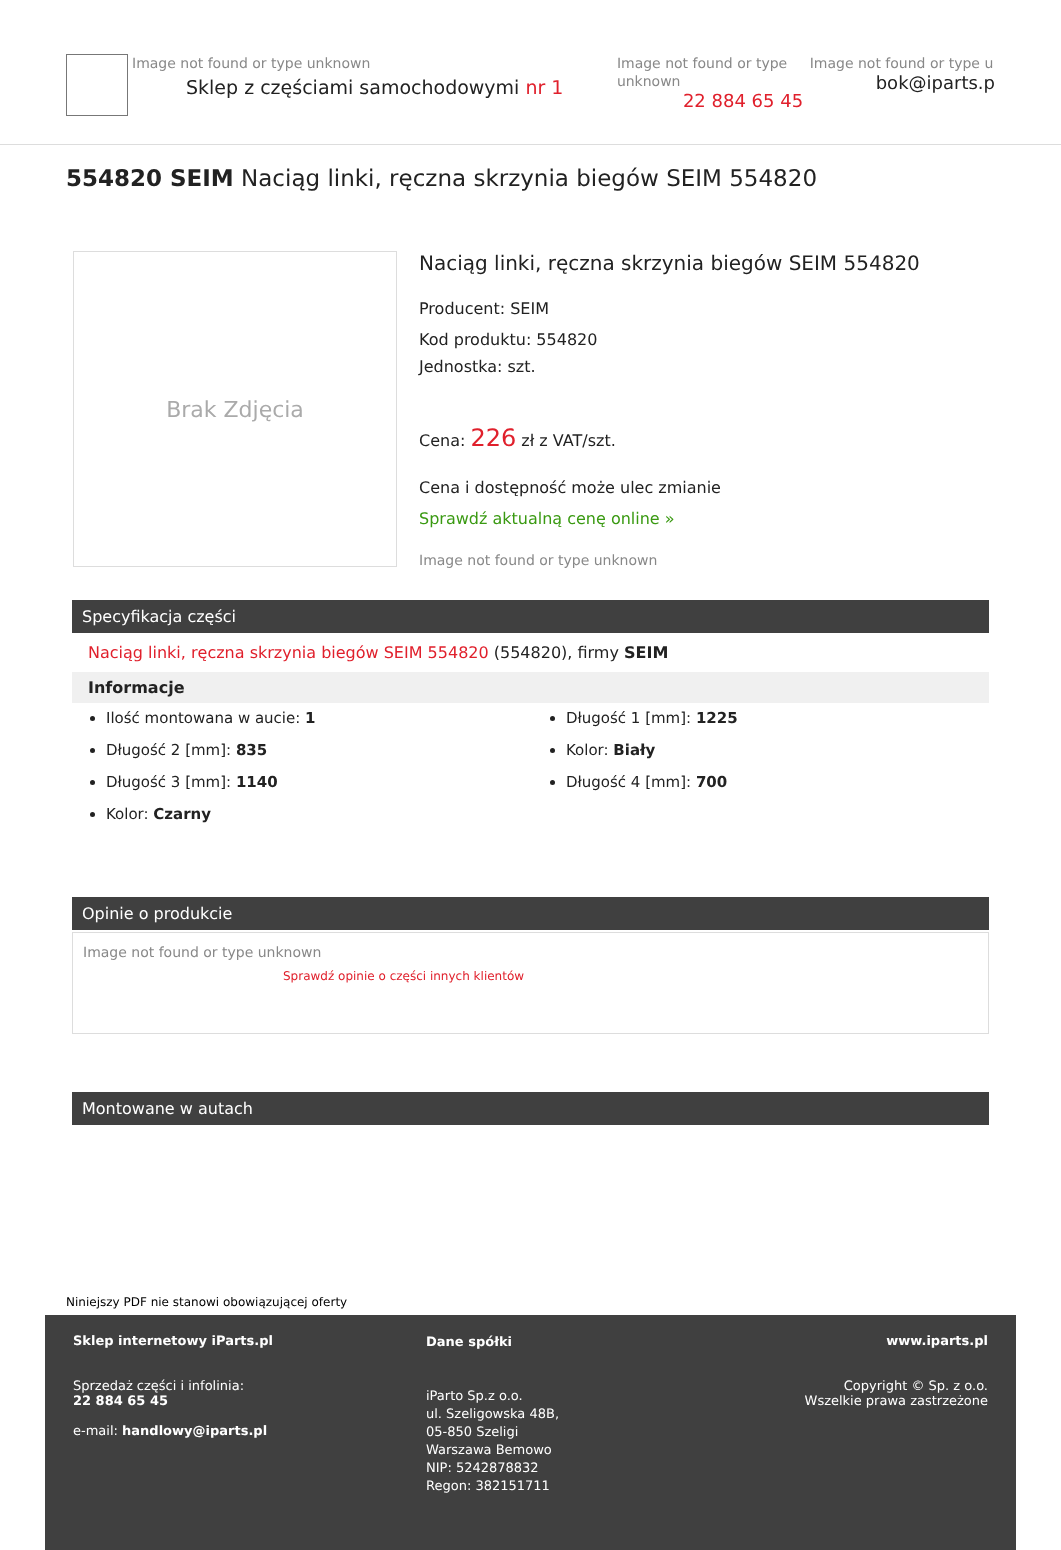Image not found or type unknown
Sklep z częściami samochodowymi nr 1
Image not found or type unknown
22 884 65 45
Image not found or type u
bok@iparts.p
554820 SEIM Naciąg linki, ręczna skrzynia biegów SEIM 554820
Brak Zdjęcia
Naciąg linki, ręczna skrzynia biegów SEIM 554820
Producent: SEIM
Kod produktu: 554820
Jednostka: szt.
Cena: 226 zł z VAT/szt.
Cena i dostępność może ulec zmianie
Sprawdź aktualną cenę online »
Image not found or type unknown
Specyfikacja części
Naciąg linki, ręczna skrzynia biegów SEIM 554820 (554820), firmy SEIM
Informacje
Ilość montowana w aucie: 1
Długość 2 [mm]: 835
Długość 3 [mm]: 1140
Kolor: Czarny
Długość 1 [mm]: 1225
Kolor: Biały
Długość 4 [mm]: 700
Opinie o produkcie
Image not found or type unknown
Sprawdź opinie o części innych klientów
Montowane w autach
Niniejszy PDF nie stanowi obowiązującej oferty
Sklep internetowy iParts.pl
Sprzedaż części i infolinia:
22 884 65 45
e-mail: handlowy@iparts.pl
Dane spółki
iParto Sp.z o.o.
ul. Szeligowska 48B,
05-850 Szeligi
Warszawa Bemowo
NIP: 5242878832
Regon: 382151711
www.iparts.pl
Copyright © Sp. z o.o.
Wszelkie prawa zastrzeżone